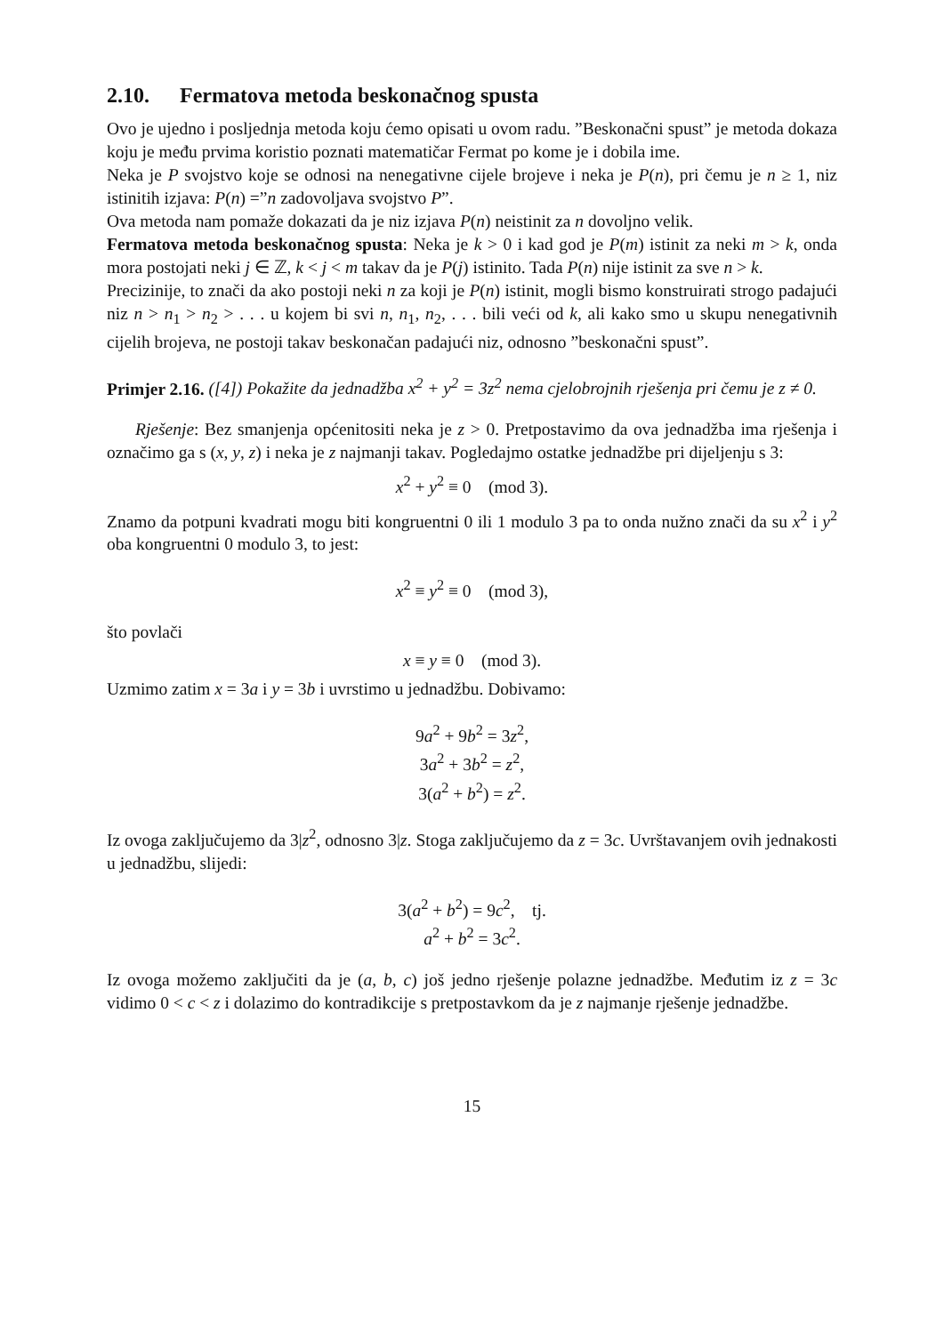2.10. Fermatova metoda beskonačnog spusta
Ovo je ujedno i posljednja metoda koju ćemo opisati u ovom radu. ”Beskonačni spust” je metoda dokaza koju je među prvima koristio poznati matematičar Fermat po kome je i dobila ime.
Neka je P svojstvo koje se odnosi na nenegativne cijele brojeve i neka je P(n), pri čemu je n ≥ 1, niz istinitih izjava: P(n) =”n zadovoljava svojstvo P”.
Ova metoda nam pomaže dokazati da je niz izjava P(n) neistinit za n dovoljno velik.
Fermatova metoda beskonačnog spusta: Neka je k > 0 i kad god je P(m) istinit za neki m > k, onda mora postojati neki j ∈ ℤ, k < j < m takav da je P(j) istinito. Tada P(n) nije istinit za sve n > k.
Precizinije, to znači da ako postoji neki n za koji je P(n) istinit, mogli bismo konstruirati strogo padajući niz n > n<sub>1</sub> > n<sub>2</sub> > . . . u kojem bi svi n, n<sub>1</sub>, n<sub>2</sub>, . . . bili veći od k, ali kako smo u skupu nenegativnih cijelih brojeva, ne postoji takav beskonačan padajući niz, odnosno ”beskonačni spust”.
Primjer 2.16. ([4]) Pokažite da jednadžba x<sup>2</sup> + y<sup>2</sup> = 3z<sup>2</sup> nema cjelobrojnih rješenja pri čemu je z ≠ 0.
Rješenje: Bez smanjenja općenitositi neka je z > 0. Pretpostavimo da ova jednadžba ima rješenja i označimo ga s (x, y, z) i neka je z najmanji takav. Pogledajmo ostatke jednadžbe pri dijeljenju s 3:
x<sup>2</sup> + y<sup>2</sup> ≡ 0 (mod 3).
Znamo da potpuni kvadrati mogu biti kongruentni 0 ili 1 modulo 3 pa to onda nužno znači da su x<sup>2</sup> i y<sup>2</sup> oba kongruentni 0 modulo 3, to jest:
x<sup>2</sup> ≡ y<sup>2</sup> ≡ 0 (mod 3),
što povlači
x ≡ y ≡ 0 (mod 3).
Uzmimo zatim x = 3a i y = 3b i uvrstimo u jednadžbu. Dobivamo:
9a<sup>2</sup> + 9b<sup>2</sup> = 3z<sup>2</sup>,
3a<sup>2</sup> + 3b<sup>2</sup> = z<sup>2</sup>,
3(a<sup>2</sup> + b<sup>2</sup>) = z<sup>2</sup>.
Iz ovoga zaključujemo da 3|z<sup>2</sup>, odnosno 3|z. Stoga zaključujemo da z = 3c. Uvrštavanjem ovih jednakosti u jednadžbu, slijedi:
3(a<sup>2</sup> + b<sup>2</sup>) = 9c<sup>2</sup>, tj.
a<sup>2</sup> + b<sup>2</sup> = 3c<sup>2</sup>.
Iz ovoga možemo zaključiti da je (a, b, c) još jedno rješenje polazne jednadžbe. Međutim iz z = 3c vidimo 0 < c < z i dolazimo do kontradikcije s pretpostavkom da je z najmanje rješenje jednadžbe.
15